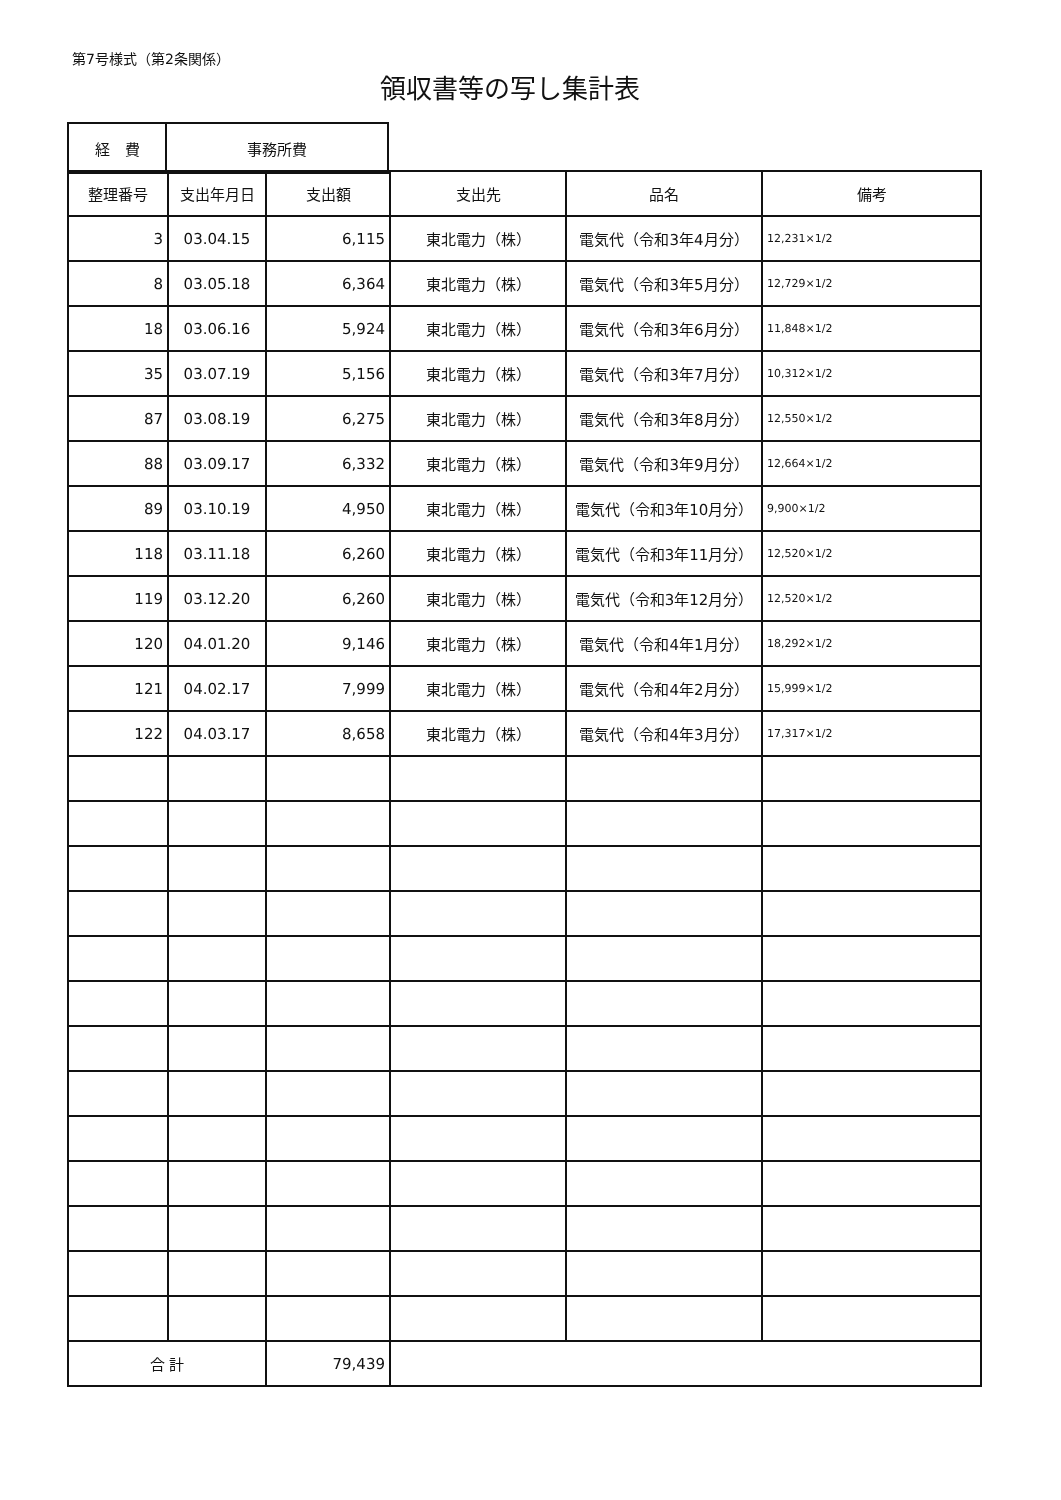第7号様式（第2条関係）
領収書等の写し集計表
| 経 費 | 事務所費 |
| 整理番号 | 支出年月日 | 支出額 | 支出先 | 品名 | 備考 |
| --- | --- | --- | --- | --- | --- |
| 3 | 03.04.15 | 6,115 | 東北電力（株） | 電気代（令和3年4月分） | 12,231×1/2 |
| 8 | 03.05.18 | 6,364 | 東北電力（株） | 電気代（令和3年5月分） | 12,729×1/2 |
| 18 | 03.06.16 | 5,924 | 東北電力（株） | 電気代（令和3年6月分） | 11,848×1/2 |
| 35 | 03.07.19 | 5,156 | 東北電力（株） | 電気代（令和3年7月分） | 10,312×1/2 |
| 87 | 03.08.19 | 6,275 | 東北電力（株） | 電気代（令和3年8月分） | 12,550×1/2 |
| 88 | 03.09.17 | 6,332 | 東北電力（株） | 電気代（令和3年9月分） | 12,664×1/2 |
| 89 | 03.10.19 | 4,950 | 東北電力（株） | 電気代（令和3年10月分） | 9,900×1/2 |
| 118 | 03.11.18 | 6,260 | 東北電力（株） | 電気代（令和3年11月分） | 12,520×1/2 |
| 119 | 03.12.20 | 6,260 | 東北電力（株） | 電気代（令和3年12月分） | 12,520×1/2 |
| 120 | 04.01.20 | 9,146 | 東北電力（株） | 電気代（令和4年1月分） | 18,292×1/2 |
| 121 | 04.02.17 | 7,999 | 東北電力（株） | 電気代（令和4年2月分） | 15,999×1/2 |
| 122 | 04.03.17 | 8,658 | 東北電力（株） | 電気代（令和4年3月分） | 17,317×1/2 |
| 合 計 | | 79,439 | | | |